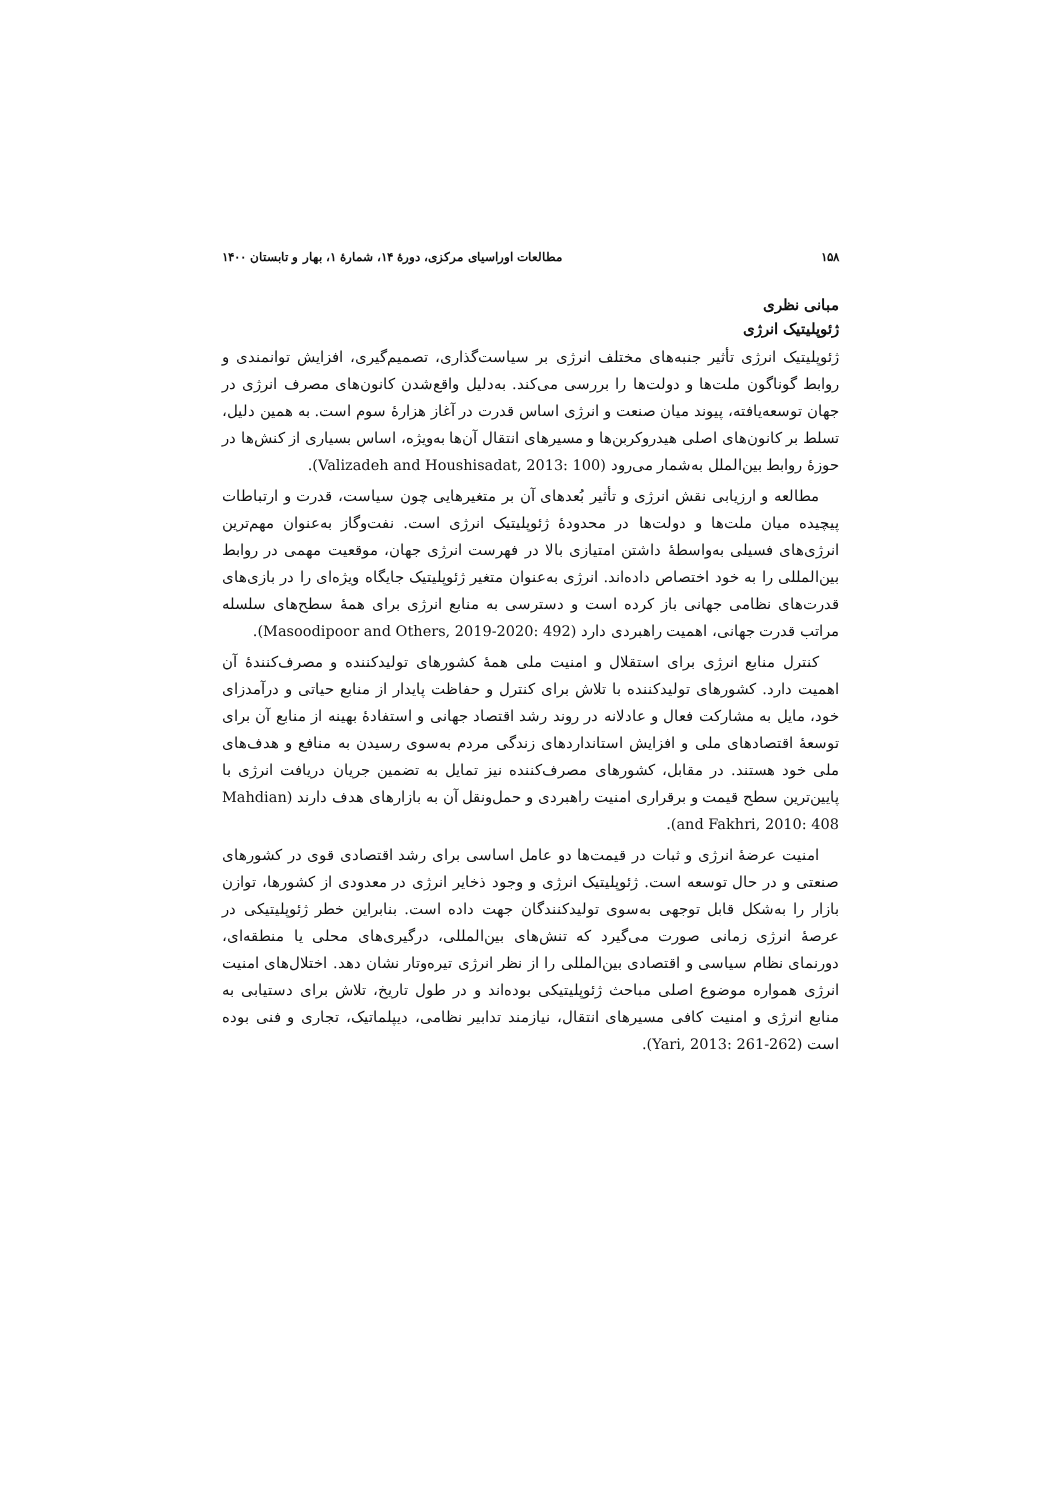۱۵۸ مطالعات اوراسیای مرکزی، دورهٔ ۱۴، شمارهٔ ۱، بهار و تابستان ۱۴۰۰
مبانی نظری
ژئوپلیتیک انرژی
ژئوپلیتیک انرژی تأثیر جنبه‌های مختلف انرژی بر سیاست‌گذاری، تصمیم‌گیری، افزایش توانمندی و روابط گوناگون ملت‌ها و دولت‌ها را بررسی می‌کند. به‌دلیل واقع‌شدن کانون‌های مصرف انرژی در جهان توسعه‌یافته، پیوند میان صنعت و انرژی اساس قدرت در آغاز هزارهٔ سوم است. به همین دلیل، تسلط بر کانون‌های اصلی هیدروکربن‌ها و مسیرهای انتقال آن‌ها به‌ویژه، اساس بسیاری از کنش‌ها در حوزهٔ روابط بین‌الملل به‌شمار می‌رود (Valizadeh and Houshisadat, 2013: 100).
مطالعه و ارزیابی نقش انرژی و تأثیر بُعدهای آن بر متغیرهایی چون سیاست، قدرت و ارتباطات پیچیده میان ملت‌ها و دولت‌ها در محدودهٔ ژئوپلیتیک انرژی است. نفت‌وگاز به‌عنوان مهم‌ترین انرژی‌های فسیلی به‌واسطهٔ داشتن امتیازی بالا در فهرست انرژی جهان، موقعیت مهمی در روابط بین‌المللی را به خود اختصاص داده‌اند. انرژی به‌عنوان متغیر ژئوپلیتیک جایگاه ویژه‌ای را در بازی‌های قدرت‌های نظامی جهانی باز کرده است و دسترسی به منابع انرژی برای همهٔ سطح‌های سلسله مراتب قدرت جهانی، اهمیت راهبردی دارد (Masoodipoor and Others, 2019-2020: 492).
کنترل منابع انرژی برای استقلال و امنیت ملی همهٔ کشورهای تولیدکننده و مصرف‌کنندهٔ آن اهمیت دارد. کشورهای تولیدکننده با تلاش برای کنترل و حفاظت پایدار از منابع حیاتی و درآمدزای خود، مایل به مشارکت فعال و عادلانه در روند رشد اقتصاد جهانی و استفادهٔ بهینه از منابع آن برای توسعهٔ اقتصادهای ملی و افزایش استانداردهای زندگی مردم به‌سوی رسیدن به منافع و هدف‌های ملی خود هستند. در مقابل، کشورهای مصرف‌کننده نیز تمایل به تضمین جریان دریافت انرژی با پایین‌ترین سطح قیمت و برقراری امنیت راهبردی و حمل‌ونقل آن به بازارهای هدف دارند (Mahdian and Fakhri, 2010: 408).
امنیت عرضهٔ انرژی و ثبات در قیمت‌ها دو عامل اساسی برای رشد اقتصادی قوی در کشورهای صنعتی و در حال توسعه است. ژئوپلیتیک انرژی و وجود ذخایر انرژی در معدودی از کشورها، توازن بازار را به‌شکل قابل توجهی به‌سوی تولیدکنندگان جهت داده است. بنابراین خطر ژئوپلیتیکی در عرصهٔ انرژی زمانی صورت می‌گیرد که تنش‌های بین‌المللی، درگیری‌های محلی یا منطقه‌ای، دورنمای نظام سیاسی و اقتصادی بین‌المللی را از نظر انرژی تیره‌وتار نشان دهد. اختلال‌های امنیت انرژی همواره موضوع اصلی مباحث ژئوپلیتیکی بوده‌اند و در طول تاریخ، تلاش برای دستیابی به منابع انرژی و امنیت کافی مسیرهای انتقال، نیازمند تدابیر نظامی، دیپلماتیک، تجاری و فنی بوده است (Yari, 2013: 261-262).